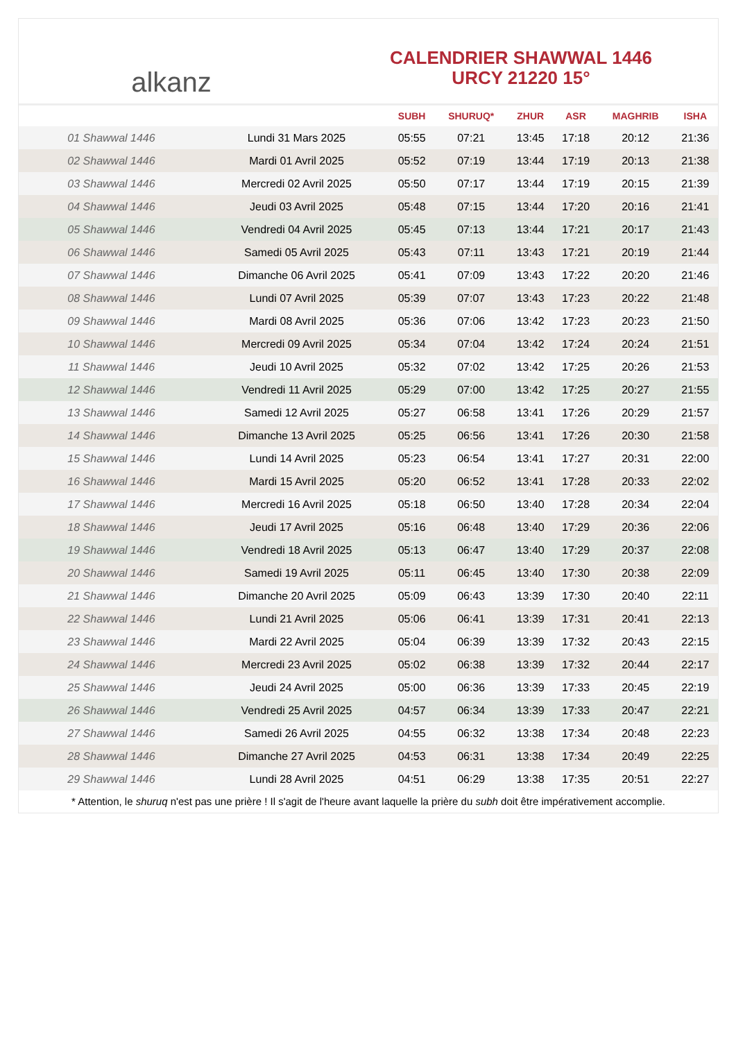alkanz
CALENDRIER SHAWWAL 1446
URCY 21220 15°
| | | SUBH | SHURUQ* | ZHUR | ASR | MAGHRIB | ISHA |
| --- | --- | --- | --- | --- | --- | --- | --- |
| 01 Shawwal 1446 | Lundi 31 Mars 2025 | 05:55 | 07:21 | 13:45 | 17:18 | 20:12 | 21:36 |
| 02 Shawwal 1446 | Mardi 01 Avril 2025 | 05:52 | 07:19 | 13:44 | 17:19 | 20:13 | 21:38 |
| 03 Shawwal 1446 | Mercredi 02 Avril 2025 | 05:50 | 07:17 | 13:44 | 17:19 | 20:15 | 21:39 |
| 04 Shawwal 1446 | Jeudi 03 Avril 2025 | 05:48 | 07:15 | 13:44 | 17:20 | 20:16 | 21:41 |
| 05 Shawwal 1446 | Vendredi 04 Avril 2025 | 05:45 | 07:13 | 13:44 | 17:21 | 20:17 | 21:43 |
| 06 Shawwal 1446 | Samedi 05 Avril 2025 | 05:43 | 07:11 | 13:43 | 17:21 | 20:19 | 21:44 |
| 07 Shawwal 1446 | Dimanche 06 Avril 2025 | 05:41 | 07:09 | 13:43 | 17:22 | 20:20 | 21:46 |
| 08 Shawwal 1446 | Lundi 07 Avril 2025 | 05:39 | 07:07 | 13:43 | 17:23 | 20:22 | 21:48 |
| 09 Shawwal 1446 | Mardi 08 Avril 2025 | 05:36 | 07:06 | 13:42 | 17:23 | 20:23 | 21:50 |
| 10 Shawwal 1446 | Mercredi 09 Avril 2025 | 05:34 | 07:04 | 13:42 | 17:24 | 20:24 | 21:51 |
| 11 Shawwal 1446 | Jeudi 10 Avril 2025 | 05:32 | 07:02 | 13:42 | 17:25 | 20:26 | 21:53 |
| 12 Shawwal 1446 | Vendredi 11 Avril 2025 | 05:29 | 07:00 | 13:42 | 17:25 | 20:27 | 21:55 |
| 13 Shawwal 1446 | Samedi 12 Avril 2025 | 05:27 | 06:58 | 13:41 | 17:26 | 20:29 | 21:57 |
| 14 Shawwal 1446 | Dimanche 13 Avril 2025 | 05:25 | 06:56 | 13:41 | 17:26 | 20:30 | 21:58 |
| 15 Shawwal 1446 | Lundi 14 Avril 2025 | 05:23 | 06:54 | 13:41 | 17:27 | 20:31 | 22:00 |
| 16 Shawwal 1446 | Mardi 15 Avril 2025 | 05:20 | 06:52 | 13:41 | 17:28 | 20:33 | 22:02 |
| 17 Shawwal 1446 | Mercredi 16 Avril 2025 | 05:18 | 06:50 | 13:40 | 17:28 | 20:34 | 22:04 |
| 18 Shawwal 1446 | Jeudi 17 Avril 2025 | 05:16 | 06:48 | 13:40 | 17:29 | 20:36 | 22:06 |
| 19 Shawwal 1446 | Vendredi 18 Avril 2025 | 05:13 | 06:47 | 13:40 | 17:29 | 20:37 | 22:08 |
| 20 Shawwal 1446 | Samedi 19 Avril 2025 | 05:11 | 06:45 | 13:40 | 17:30 | 20:38 | 22:09 |
| 21 Shawwal 1446 | Dimanche 20 Avril 2025 | 05:09 | 06:43 | 13:39 | 17:30 | 20:40 | 22:11 |
| 22 Shawwal 1446 | Lundi 21 Avril 2025 | 05:06 | 06:41 | 13:39 | 17:31 | 20:41 | 22:13 |
| 23 Shawwal 1446 | Mardi 22 Avril 2025 | 05:04 | 06:39 | 13:39 | 17:32 | 20:43 | 22:15 |
| 24 Shawwal 1446 | Mercredi 23 Avril 2025 | 05:02 | 06:38 | 13:39 | 17:32 | 20:44 | 22:17 |
| 25 Shawwal 1446 | Jeudi 24 Avril 2025 | 05:00 | 06:36 | 13:39 | 17:33 | 20:45 | 22:19 |
| 26 Shawwal 1446 | Vendredi 25 Avril 2025 | 04:57 | 06:34 | 13:39 | 17:33 | 20:47 | 22:21 |
| 27 Shawwal 1446 | Samedi 26 Avril 2025 | 04:55 | 06:32 | 13:38 | 17:34 | 20:48 | 22:23 |
| 28 Shawwal 1446 | Dimanche 27 Avril 2025 | 04:53 | 06:31 | 13:38 | 17:34 | 20:49 | 22:25 |
| 29 Shawwal 1446 | Lundi 28 Avril 2025 | 04:51 | 06:29 | 13:38 | 17:35 | 20:51 | 22:27 |
* Attention, le shuruq n'est pas une prière ! Il s'agit de l'heure avant laquelle la prière du subh doit être impérativement accomplie.